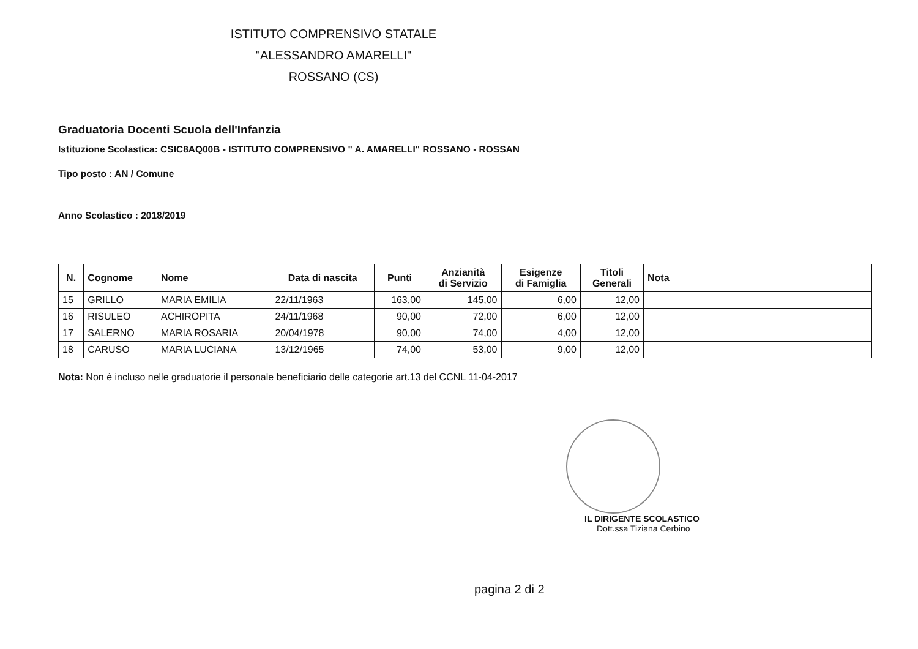ISTITUTO COMPRENSIVO STATALE
"ALESSANDRO AMARELLI"
ROSSANO (CS)
Graduatoria Docenti Scuola dell'Infanzia
Istituzione Scolastica: CSIC8AQ00B - ISTITUTO COMPRENSIVO " A. AMARELLI" ROSSANO - ROSSAN
Tipo posto : AN / Comune
Anno Scolastico : 2018/2019
| N. | Cognome | Nome | Data di nascita | Punti | Anzianità di Servizio | Esigenze di Famiglia | Titoli Generali | Nota |
| --- | --- | --- | --- | --- | --- | --- | --- | --- |
| 15 | GRILLO | MARIA EMILIA | 22/11/1963 | 163,00 | 145,00 | 6,00 | 12,00 | |
| 16 | RISULEO | ACHIROPITA | 24/11/1968 | 90,00 | 72,00 | 6,00 | 12,00 | |
| 17 | SALERNO | MARIA ROSARIA | 20/04/1978 | 90,00 | 74,00 | 4,00 | 12,00 | |
| 18 | CARUSO | MARIA LUCIANA | 13/12/1965 | 74,00 | 53,00 | 9,00 | 12,00 | |
Nota: Non è incluso nelle graduatorie il personale beneficiario delle categorie art.13 del CCNL 11-04-2017
IL DIRIGENTE SCOLASTICO
Dott.ssa Tiziana Cerbino
pagina 2 di 2